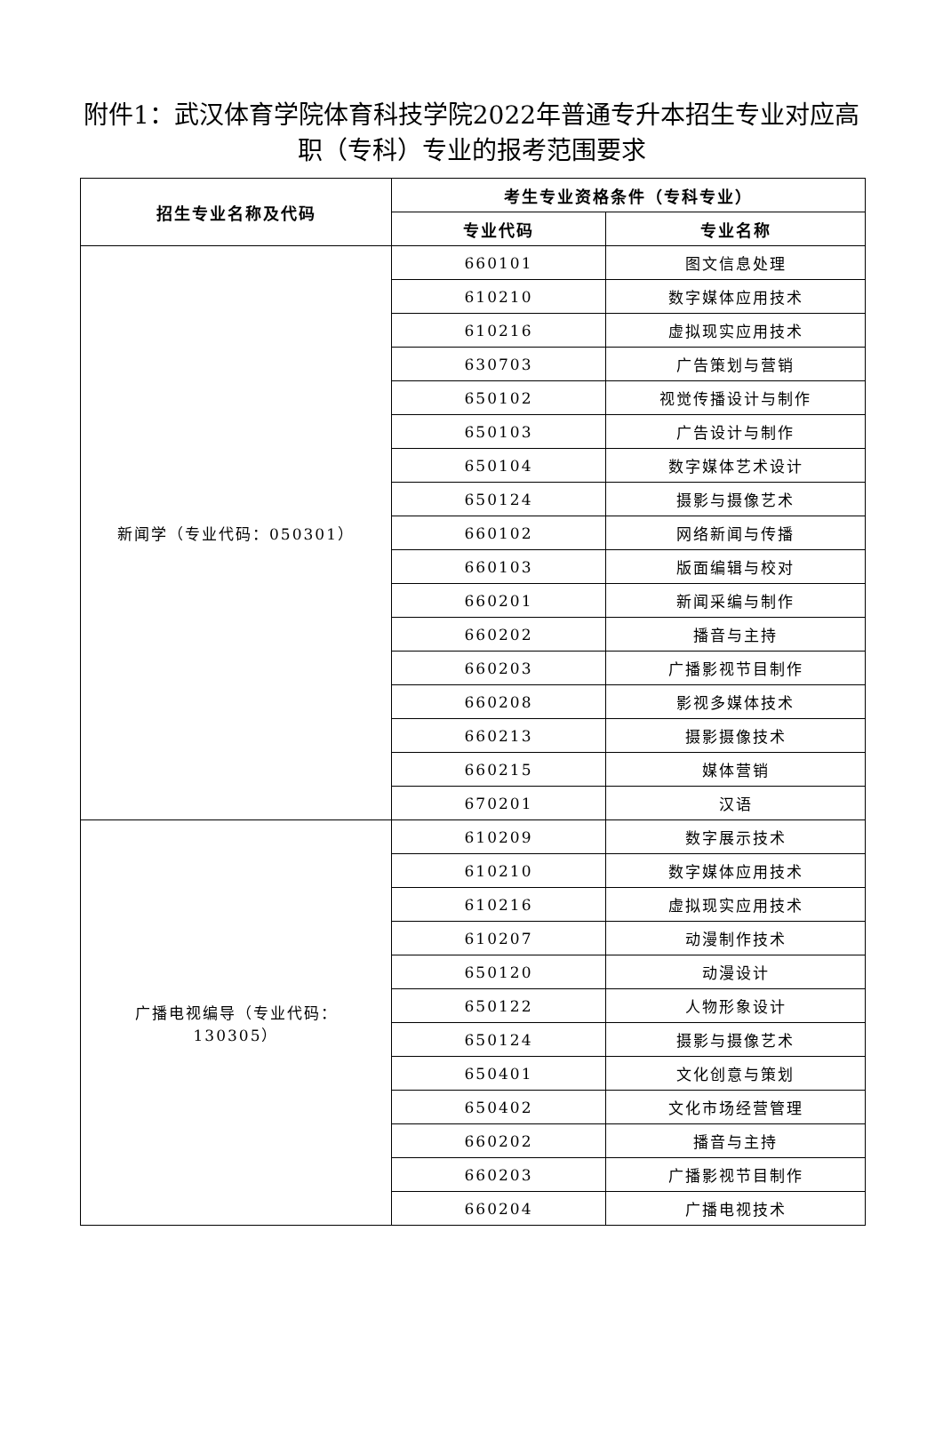附件1：武汉体育学院体育科技学院2022年普通专升本招生专业对应高职（专科）专业的报考范围要求
| 招生专业名称及代码 | 考生专业资格条件（专科专业） | |
| --- | --- | --- |
| | 专业代码 | 专业名称 |
| 新闻学（专业代码：050301） | 660101 | 图文信息处理 |
| | 610210 | 数字媒体应用技术 |
| | 610216 | 虚拟现实应用技术 |
| | 630703 | 广告策划与营销 |
| | 650102 | 视觉传播设计与制作 |
| | 650103 | 广告设计与制作 |
| | 650104 | 数字媒体艺术设计 |
| | 650124 | 摄影与摄像艺术 |
| | 660102 | 网络新闻与传播 |
| | 660103 | 版面编辑与校对 |
| | 660201 | 新闻采编与制作 |
| | 660202 | 播音与主持 |
| | 660203 | 广播影视节目制作 |
| | 660208 | 影视多媒体技术 |
| | 660213 | 摄影摄像技术 |
| | 660215 | 媒体营销 |
| | 670201 | 汉语 |
| 广播电视编导（专业代码： 130305） | 610209 | 数字展示技术 |
| | 610210 | 数字媒体应用技术 |
| | 610216 | 虚拟现实应用技术 |
| | 610207 | 动漫制作技术 |
| | 650120 | 动漫设计 |
| | 650122 | 人物形象设计 |
| | 650124 | 摄影与摄像艺术 |
| | 650401 | 文化创意与策划 |
| | 650402 | 文化市场经营管理 |
| | 660202 | 播音与主持 |
| | 660203 | 广播影视节目制作 |
| | 660204 | 广播电视技术 |